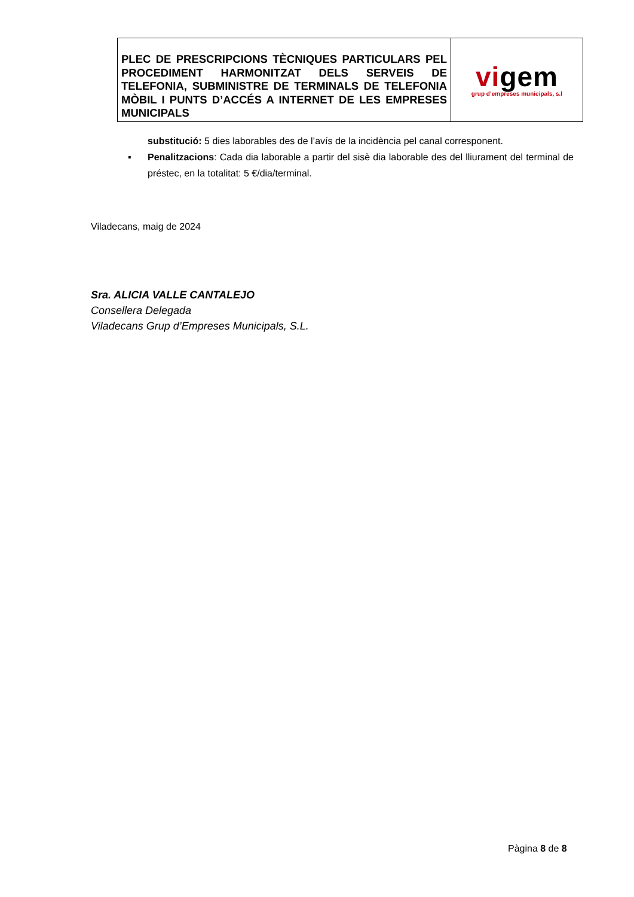| PLEC DE PRESCRIPCIONS TÈCNIQUES PARTICULARS PEL PROCEDIMENT HARMONITZAT DELS SERVEIS DE TELEFONIA, SUBMINISTRE DE TERMINALS DE TELEFONIA MÒBIL I PUNTS D’ACCÉS A INTERNET DE LES EMPRESES MUNICIPALS | vi gem grup d’empreses municipals, s.l |
substitució: 5 dies laborables des de l’avís de la incidència pel canal corresponent.
▪ Penalitzacions: Cada dia laborable a partir del sisè dia laborable des del lliurament del terminal de préstec, en la totalitat: 5 €/dia/terminal.
Viladecans, maig de 2024
Sra. ALICIA VALLE CANTALEJO
Consellera Delegada
Viladecans Grup d’Empreses Municipals, S.L.
Pàgina 8 de 8